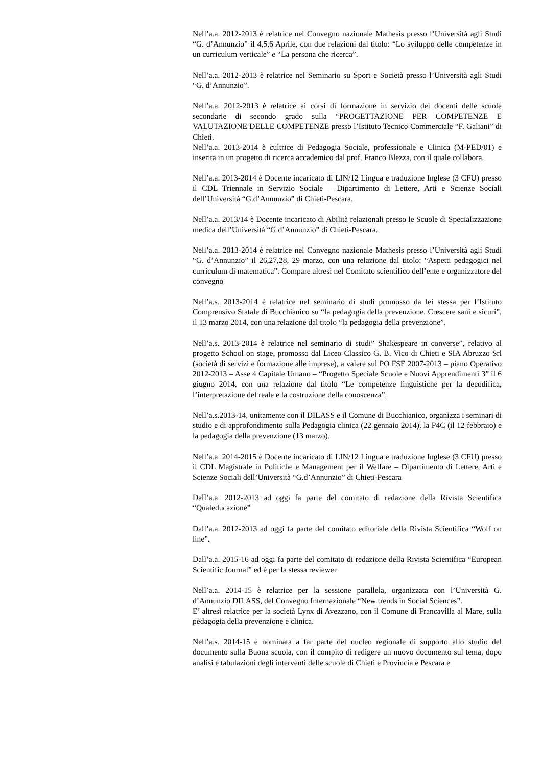Nell’a.a. 2012-2013 è relatrice nel Convegno nazionale Mathesis presso l’Università agli Studi “G. d’Annunzio” il 4,5,6 Aprile, con due relazioni dal titolo: “Lo sviluppo delle competenze in un curriculum verticale” e “La persona che ricerca”.
Nell’a.a. 2012-2013 è relatrice nel Seminario su Sport e Società presso l’Università agli Studi “G. d’Annunzio”.
Nell’a.a. 2012-2013 è relatrice ai corsi di formazione in servizio dei docenti delle scuole secondarie di secondo grado sulla “PROGETTAZIONE PER COMPETENZE E VALUTAZIONE DELLE COMPETENZE presso l’Istituto Tecnico Commerciale “F. Galiani” di Chieti.
Nell’a.a. 2013-2014 è cultrice di Pedagogia Sociale, professionale e Clinica (M-PED/01) e inserita in un progetto di ricerca accademico dal prof. Franco Blezza, con il quale collabora.
Nell’a.a. 2013-2014 è Docente incaricato di LIN/12 Lingua e traduzione Inglese (3 CFU) presso il CDL Triennale in Servizio Sociale – Dipartimento di Lettere, Arti e Scienze Sociali dell’Università “G.d’Annunzio” di Chieti-Pescara.
Nell’a.a. 2013/14 è Docente incaricato di Abilità relazionali presso le Scuole di Specializzazione medica dell’Università “G.d’Annunzio” di Chieti-Pescara.
Nell’a.a. 2013-2014 è relatrice nel Convegno nazionale Mathesis presso l’Università agli Studi “G. d’Annunzio” il 26,27,28, 29 marzo, con una relazione dal titolo: “Aspetti pedagogici nel curriculum di matematica”. Compare altresì nel Comitato scientifico dell’ente e organizzatore del convegno
Nell’a.s. 2013-2014 è relatrice nel seminario di studi promosso da lei stessa per l’Istituto Comprensivo Statale di Bucchianico su “la pedagogia della prevenzione. Crescere sani e sicuri”, il 13 marzo 2014, con una relazione dal titolo “la pedagogia della prevenzione”.
Nell’a.s. 2013-2014 è relatrice nel seminario di studi” Shakespeare in converse”, relativo al progetto School on stage, promosso dal Liceo Classico G. B. Vico di Chieti e SIA Abruzzo Srl (società di servizi e formazione alle imprese), a valere sul PO FSE 2007-2013 – piano Operativo 2012-2013 – Asse 4 Capitale Umano – “Progetto Speciale Scuole e Nuovi Apprendimenti 3” il 6 giugno 2014, con una relazione dal titolo “Le competenze linguistiche per la decodifica, l’interpretazione del reale e la costruzione della conoscenza”.
Nell’a.s.2013-14, unitamente con il DILASS e il Comune di Bucchianico, organizza i seminari di studio e di approfondimento sulla Pedagogia clinica (22 gennaio 2014), la P4C (il 12 febbraio) e la pedagogia della prevenzione (13 marzo).
Nell’a.a. 2014-2015 è Docente incaricato di LIN/12 Lingua e traduzione Inglese (3 CFU) presso il CDL Magistrale in Politiche e Management per il Welfare – Dipartimento di Lettere, Arti e Scienze Sociali dell’Università “G.d’Annunzio” di Chieti-Pescara
Dall’a.a. 2012-2013 ad oggi fa parte del comitato di redazione della Rivista Scientifica “Qualeducazione”
Dall’a.a. 2012-2013 ad oggi fa parte del comitato editoriale della Rivista Scientifica “Wolf on line”.
Dall’a.a. 2015-16 ad oggi fa parte del comitato di redazione della Rivista Scientifica “European Scientific Journal” ed è per la stessa reviewer
Nell’a.a. 2014-15 è relatrice per la sessione parallela, organizzata con l’Università G. d’Annunzio DILASS, del Convegno Internazionale “New trends in Social Sciences”.
E’ altresì relatrice per la società Lynx di Avezzano, con il Comune di Francavilla al Mare, sulla pedagogia della prevenzione e clinica.
Nell’a.s. 2014-15 è nominata a far parte del nucleo regionale di supporto allo studio del documento sulla Buona scuola, con il compito di redigere un nuovo documento sul tema, dopo analisi e tabulazioni degli interventi delle scuole di Chieti e Provincia e Pescara e